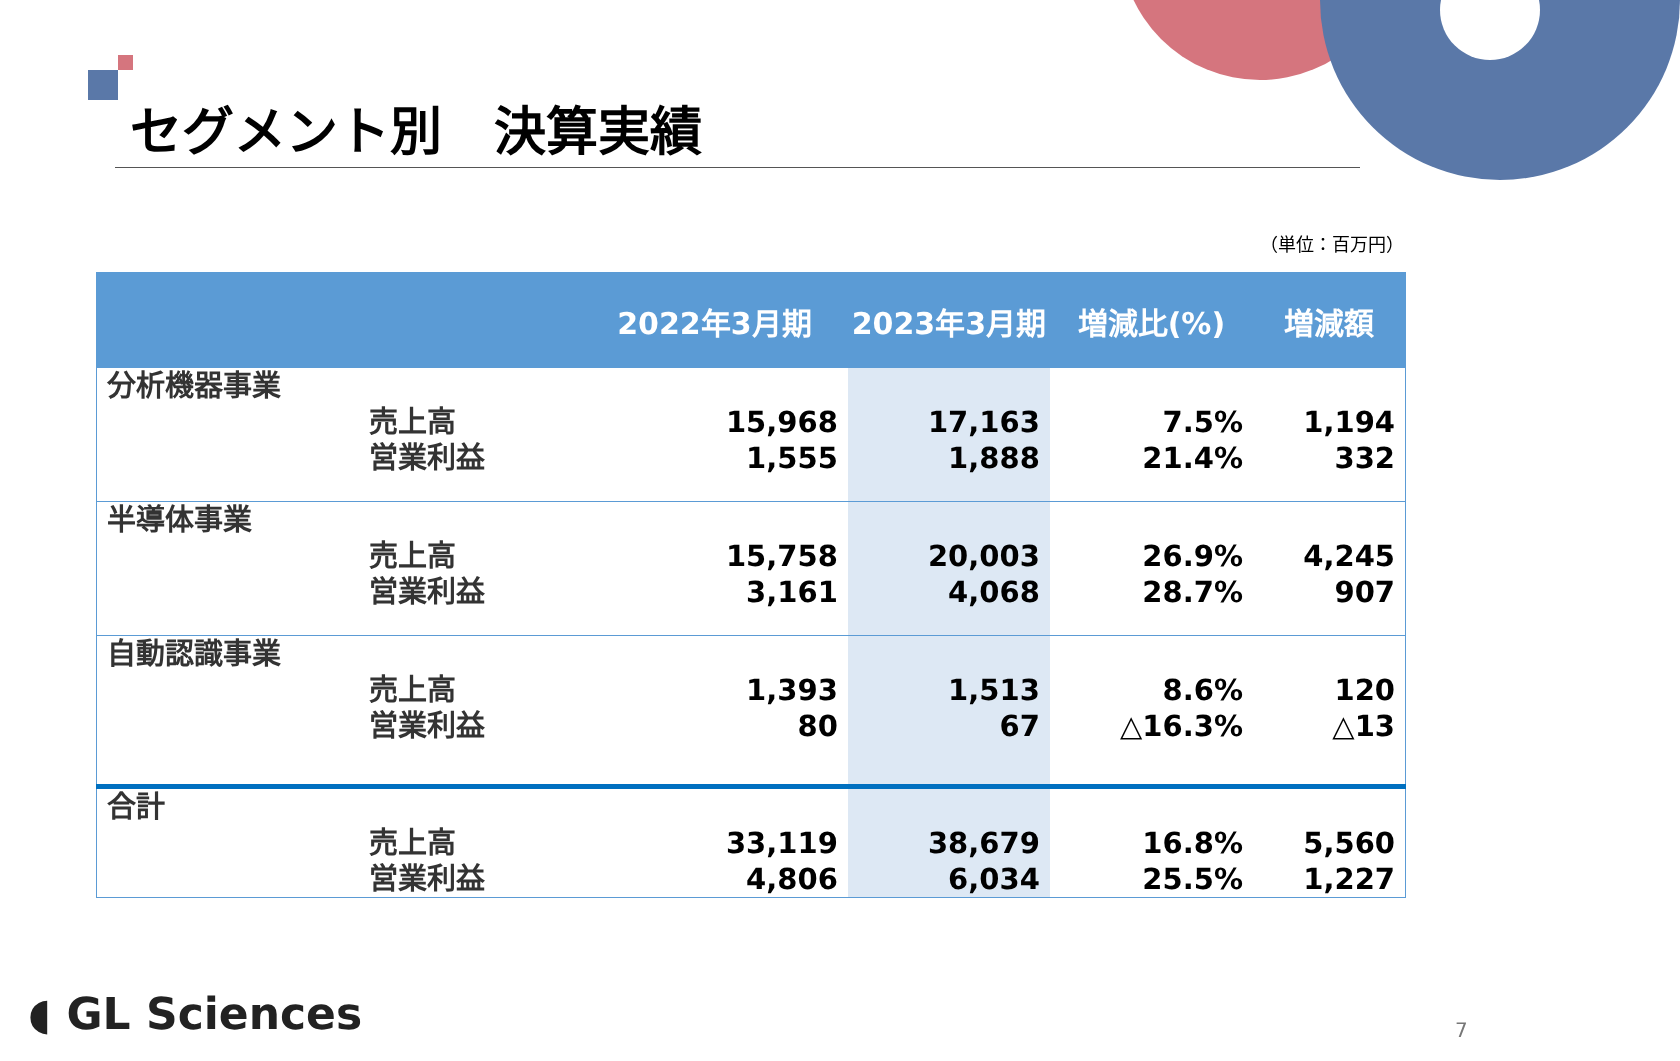セグメント別　決算実績
（単位：百万円）
| | | 2022年3月期 | 2023年3月期 | 増減比(%) | 増減額 |
| --- | --- | --- | --- | --- | --- |
| 分析機器事業 | 売上高 営業利益 | 15,968 1,555 | 17,163 1,888 | 7.5% 21.4% | 1,194 332 |
| 半導体事業 | 売上高 営業利益 | 15,758 3,161 | 20,003 4,068 | 26.9% 28.7% | 4,245 907 |
| 自動認識事業 | 売上高 営業利益 | 1,393 80 | 1,513 67 | 8.6% △16.3% | 120 △13 |
| 合計 | 売上高 営業利益 | 33,119 4,806 | 38,679 6,034 | 16.8% 25.5% | 5,560 1,227 |
◖ GL Sciences 7